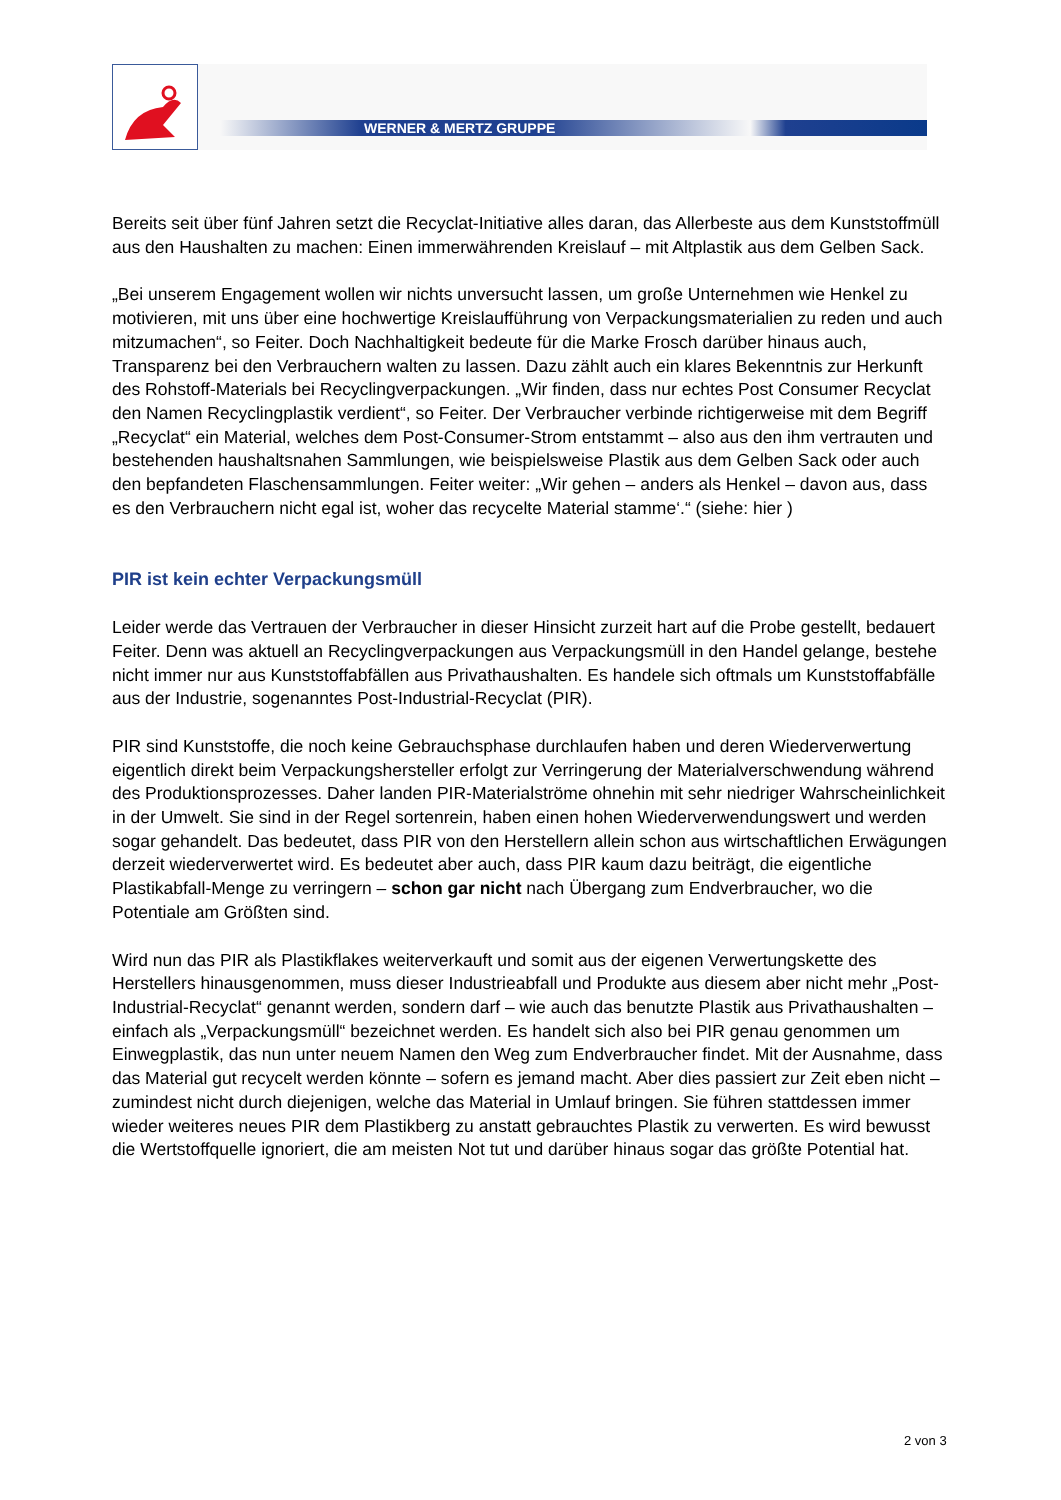WERNER & MERTZ GRUPPE
Bereits seit über fünf Jahren setzt die Recyclat-Initiative alles daran, das Allerbeste aus dem Kunststoffmüll aus den Haushalten zu machen: Einen immerwährenden Kreislauf – mit Altplastik aus dem Gelben Sack.
„Bei unserem Engagement wollen wir nichts unversucht lassen, um große Unternehmen wie Henkel zu motivieren, mit uns über eine hochwertige Kreislaufführung von Verpackungsmaterialien zu reden und auch mitzumachen“, so Feiter. Doch Nachhaltigkeit bedeute für die Marke Frosch darüber hinaus auch, Transparenz bei den Verbrauchern walten zu lassen. Dazu zählt auch ein klares Bekenntnis zur Herkunft des Rohstoff-Materials bei Recyclingverpackungen. „Wir finden, dass nur echtes Post Consumer Recyclat den Namen Recyclingplastik verdient“, so Feiter. Der Verbraucher verbinde richtigerweise mit dem Begriff „Recyclat“ ein Material, welches dem Post-Consumer-Strom entstammt – also aus den ihm vertrauten und bestehenden haushaltsnahen Sammlungen, wie beispielsweise Plastik aus dem Gelben Sack oder auch den bepfandeten Flaschensammlungen. Feiter weiter: „Wir gehen – anders als Henkel – davon aus, dass es den Verbrauchern nicht egal ist, woher das recycelte Material stamme‘.“ (siehe: hier )
PIR ist kein echter Verpackungsmüll
Leider werde das Vertrauen der Verbraucher in dieser Hinsicht zurzeit hart auf die Probe gestellt, bedauert Feiter. Denn was aktuell an Recyclingverpackungen aus Verpackungsmüll in den Handel gelange, bestehe nicht immer nur aus Kunststoffabfällen aus Privathaushalten. Es handele sich oftmals um Kunststoffabfälle aus der Industrie, sogenanntes Post-Industrial-Recyclat (PIR).
PIR sind Kunststoffe, die noch keine Gebrauchsphase durchlaufen haben und deren Wiederverwertung eigentlich direkt beim Verpackungshersteller erfolgt zur Verringerung der Materialverschwendung während des Produktionsprozesses. Daher landen PIR-Materialströme ohnehin mit sehr niedriger Wahrscheinlichkeit in der Umwelt. Sie sind in der Regel sortenrein, haben einen hohen Wiederverwendungswert und werden sogar gehandelt. Das bedeutet, dass PIR von den Herstellern allein schon aus wirtschaftlichen Erwägungen derzeit wiederverwertet wird. Es bedeutet aber auch, dass PIR kaum dazu beiträgt, die eigentliche Plastikabfall-Menge zu verringern – schon gar nicht nach Übergang zum Endverbraucher, wo die Potentiale am Größten sind.
Wird nun das PIR als Plastikflakes weiterverkauft und somit aus der eigenen Verwertungskette des Herstellers hinausgenommen, muss dieser Industrieabfall und Produkte aus diesem aber nicht mehr „Post-Industrial-Recyclat“ genannt werden, sondern darf – wie auch das benutzte Plastik aus Privathaushalten – einfach als „Verpackungsmüll“ bezeichnet werden. Es handelt sich also bei PIR genau genommen um Einwegplastik, das nun unter neuem Namen den Weg zum Endverbraucher findet. Mit der Ausnahme, dass das Material gut recycelt werden könnte – sofern es jemand macht. Aber dies passiert zur Zeit eben nicht – zumindest nicht durch diejenigen, welche das Material in Umlauf bringen. Sie führen stattdessen immer wieder weiteres neues PIR dem Plastikberg zu anstatt gebrauchtes Plastik zu verwerten. Es wird bewusst die Wertstoffquelle ignoriert, die am meisten Not tut und darüber hinaus sogar das größte Potential hat.
2 von 3